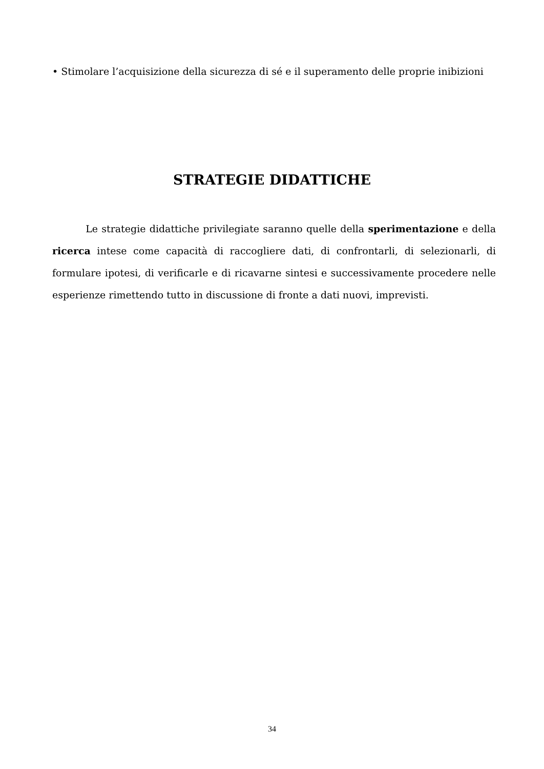• Stimolare l’acquisizione della sicurezza di sé e il superamento delle proprie inibizioni
STRATEGIE DIDATTICHE
Le strategie didattiche privilegiate saranno quelle della sperimentazione e della ricerca intese come capacità di raccogliere dati, di confrontarli, di selezionarli, di formulare ipotesi, di verificarle e di ricavarne sintesi e successivamente procedere nelle esperienze rimettendo tutto in discussione di fronte a dati nuovi, imprevisti.
34